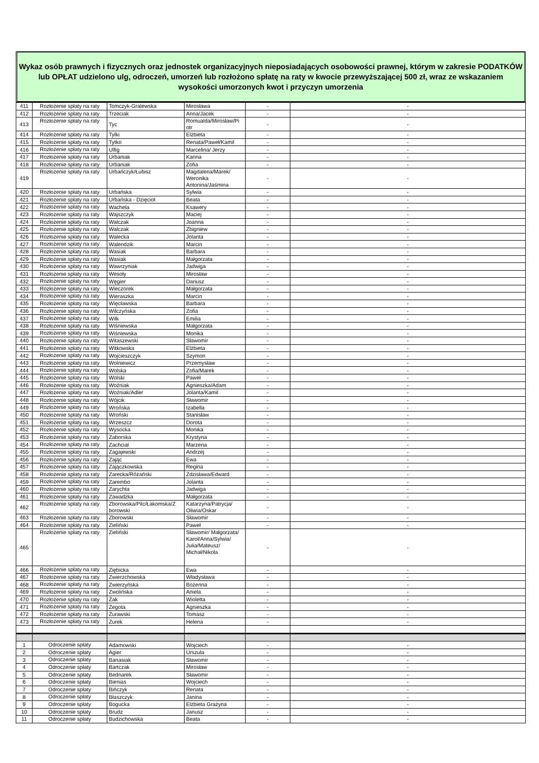Wykaz osób prawnych i fizycznych oraz jednostek organizacyjnych nieposiadających osobowości prawnej, którym w zakresie PODATKÓW lub OPŁAT udzielono ulg, odroczeń, umorzeń lub rozłożono spłatę na raty w kwocie przewyższającej 500 zł, wraz ze wskazaniem wysokości umorzonych kwot i przyczyn umorzenia
| 411 | Rozłożenie spłaty na raty | Tomczyk-Gralewska | Mirosława | - | - |
| 412 | Rozłożenie spłaty na raty | Trzeciak | Anna/Jacek | - | - |
| 413 | Rozłożenie spłaty na raty | Tyc | Romualda/Mirosław/Pi otr | - | - |
| 414 | Rozłożenie spłaty na raty | Tylki | Elżbieta | - | - |
| 415 | Rozłożenie spłaty na raty | Tytko | Renata/Paweł/Kamil | - | - |
| 416 | Rozłożenie spłaty na raty | Ulfig | Marcelina/ Jerzy | - | - |
| 417 | Rozłożenie spłaty na raty | Urbaniak | Karina | - | - |
| 418 | Rozłożenie spłaty na raty | Urbaniak | Zofia | - | - |
| 419 | Rozłożenie spłaty na raty | Urbańczyk/Łubisz | Magdalena/Marek/ Weronika Antonina/Jaśmina | - | - |
| 420 | Rozłożenie spłaty na raty | Urbańska | Sylwia | - | - |
| 421 | Rozłożenie spłaty na raty | Urbańska - Dzięcioł | Beata | - | - |
| 422 | Rozłożenie spłaty na raty | Wachela | Ksawery | - | - |
| 423 | Rozłożenie spłaty na raty | Wajszczyk | Maciej | - | - |
| 424 | Rozłożenie spłaty na raty | Walczak | Joanna | - | - |
| 425 | Rozłożenie spłaty na raty | Walczak | Zbigniew | - | - |
| 426 | Rozłożenie spłaty na raty | Walecka | Jolanta | - | - |
| 427 | Rozłożenie spłaty na raty | Walendzik | Marcin | - | - |
| 428 | Rozłożenie spłaty na raty | Wasiak | Barbara | - | - |
| 429 | Rozłożenie spłaty na raty | Wasiak | Małgorzata | - | - |
| 430 | Rozłożenie spłaty na raty | Wawrzyniak | Jadwiga | - | - |
| 431 | Rozłożenie spłaty na raty | Wesoły | Mirosław | - | - |
| 432 | Rozłożenie spłaty na raty | Węgier | Dariusz | - | - |
| 433 | Rozłożenie spłaty na raty | Wieczorek | Małgorzata | - | - |
| 434 | Rozłożenie spłaty na raty | Wieraszka | Marcin | - | - |
| 435 | Rozłożenie spłaty na raty | Więcławska | Barbara | - | - |
| 436 | Rozłożenie spłaty na raty | Wilczyńska | Zofia | - | - |
| 437 | Rozłożenie spłaty na raty | Wilk | Emilia | - | - |
| 438 | Rozłożenie spłaty na raty | Wiśniewska | Małgorzata | - | - |
| 439 | Rozłożenie spłaty na raty | Wiśniewska | Monika | - | - |
| 440 | Rozłożenie spłaty na raty | Witaszewski | Sławomir | - | - |
| 441 | Rozłożenie spłaty na raty | Witkowska | Elżbieta | - | - |
| 442 | Rozłożenie spłaty na raty | Wojcieszczyk | Szymon | - | - |
| 443 | Rozłożenie spłaty na raty | Wolniewicz | Przemysław | - | - |
| 444 | Rozłożenie spłaty na raty | Wolska | Zofia/Marek | - | - |
| 445 | Rozłożenie spłaty na raty | Wolski | Paweł | - | - |
| 446 | Rozłożenie spłaty na raty | Woźniak | Agnieszka/Adam | - | - |
| 447 | Rozłożenie spłaty na raty | Woźniak/Adler | Jolanta/Kamil | - | - |
| 448 | Rozłożenie spłaty na raty | Wójcik | Sławomir | - | - |
| 449 | Rozłożenie spłaty na raty | Wrońska | Izabella | - | - |
| 450 | Rozłożenie spłaty na raty | Wroński | Stanisław | - | - |
| 451 | Rozłożenie spłaty na raty | Wrzeszcz | Dorota | - | - |
| 452 | Rozłożenie spłaty na raty | Wysocka | Monika | - | - |
| 453 | Rozłożenie spłaty na raty | Zaborska | Krystyna | - | - |
| 454 | Rozłożenie spłaty na raty | Zachciał | Marzena | - | - |
| 455 | Rozłożenie spłaty na raty | Zagajewski | Andrzej | - | - |
| 456 | Rozłożenie spłaty na raty | Zając | Ewa | - | - |
| 457 | Rozłożenie spłaty na raty | Zajączkowska | Regina | - | - |
| 458 | Rozłożenie spłaty na raty | Zarecka/Różański | Zdzisława/Edward | - | - |
| 459 | Rozłożenie spłaty na raty | Zarembo | Jolanta | - | - |
| 460 | Rozłożenie spłaty na raty | Zarychta | Jadwiga | - | - |
| 461 | Rozłożenie spłaty na raty | Zawadzka | Małgorzata | - | - |
| 462 | Rozłożenie spłaty na raty | Zborowska/Pilc/Łakomska/Z borowski | Katarzyna/Patrycja/ Oliwia/Oskar | - | - |
| 463 | Rozłożenie spłaty na raty | Zborowski | Sławomir | - | - |
| 464 | Rozłożenie spłaty na raty | Zieliński | Paweł | - | - |
| 465 | Rozłożenie spłaty na raty | Zieliński | Sławomir/ Małgorzata/ Karol/Anna/Sylwia/ Julia/Mateusz/ Michał/Nikola | - | - |
| 466 | Rozłożenie spłaty na raty | Ziębicka | Ewa | - | - |
| 467 | Rozłożenie spłaty na raty | Zwierzchowska | Władysława | - | - |
| 468 | Rozłożenie spłaty na raty | Zwierzyńska | Bożenna | - | - |
| 469 | Rozłożenie spłaty na raty | Zwolińska | Aniela | - | - |
| 470 | Rozłożenie spłaty na raty | Żak | Wioletta | - | - |
| 471 | Rozłożenie spłaty na raty | Żegota | Agnieszka | - | - |
| 472 | Rozłożenie spłaty na raty | Żurawski | Tomasz | - | - |
| 473 | Rozłożenie spłaty na raty | Żurek | Helena | - | - |
| 1 | Odroczenie spłaty | Adamowski | Wojciech | - | - |
| 2 | Odroczenie spłaty | Agier | Urszula | - | - |
| 3 | Odroczenie spłaty | Banasiak | Sławomir | - | - |
| 4 | Odroczenie spłaty | Bartczak | Mirosław | - | - |
| 5 | Odroczenie spłaty | Bednarek | Sławomir | - | - |
| 6 | Odroczenie spłaty | Bienias | Wojciech | - | - |
| 7 | Odroczenie spłaty | Bińczyk | Renata | - | - |
| 8 | Odroczenie spłaty | Błaszczyk | Janina | - | - |
| 9 | Odroczenie spłaty | Bogucka | Elżbieta Grażyna | - | - |
| 10 | Odroczenie spłaty | Brudz | Janusz | - | - |
| 11 | Odroczenie spłaty | Budzichowska | Beata | - | - |